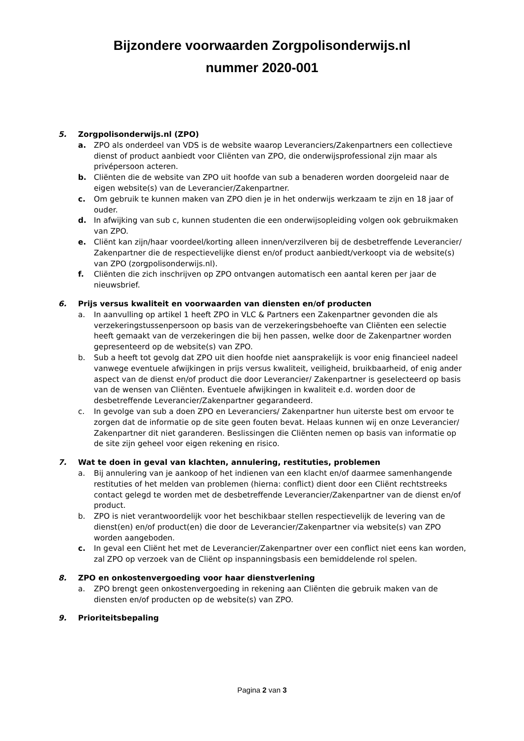Bijzondere voorwaarden Zorgpolisonderwijs.nl
nummer 2020-001
5. Zorgpolisonderwijs.nl (ZPO)
a. ZPO als onderdeel van VDS is de website waarop Leveranciers/Zakenpartners een collectieve dienst of product aanbiedt voor Cliënten van ZPO, die onderwijsprofessional zijn maar als privépersoon acteren.
b. Cliënten die de website van ZPO uit hoofde van sub a benaderen worden doorgeleid naar de eigen website(s) van de Leverancier/Zakenpartner.
c. Om gebruik te kunnen maken van ZPO dien je in het onderwijs werkzaam te zijn en 18 jaar of ouder.
d. In afwijking van sub c, kunnen studenten die een onderwijsopleiding volgen ook gebruikmaken van ZPO.
e. Cliënt kan zijn/haar voordeel/korting alleen innen/verzilveren bij de desbetreffende Leverancier/ Zakenpartner die de respectievelijke dienst en/of product aanbiedt/verkoopt via de website(s) van ZPO (zorgpolisonderwijs.nl).
f. Cliënten die zich inschrijven op ZPO ontvangen automatisch een aantal keren per jaar de nieuwsbrief.
6. Prijs versus kwaliteit en voorwaarden van diensten en/of producten
a. In aanvulling op artikel 1 heeft ZPO in VLC & Partners een Zakenpartner gevonden die als verzekeringstussenpersoon op basis van de verzekeringsbehoefte van Cliënten een selectie heeft gemaakt van de verzekeringen die bij hen passen, welke door de Zakenpartner worden gepresenteerd op de website(s) van ZPO.
b. Sub a heeft tot gevolg dat ZPO uit dien hoofde niet aansprakelijk is voor enig financieel nadeel vanwege eventuele afwijkingen in prijs versus kwaliteit, veiligheid, bruikbaarheid, of enig ander aspect van de dienst en/of product die door Leverancier/ Zakenpartner is geselecteerd op basis van de wensen van Cliënten. Eventuele afwijkingen in kwaliteit e.d. worden door de desbetreffende Leverancier/Zakenpartner gegarandeerd.
c. In gevolge van sub a doen ZPO en Leveranciers/ Zakenpartner hun uiterste best om ervoor te zorgen dat de informatie op de site geen fouten bevat. Helaas kunnen wij en onze Leverancier/ Zakenpartner dit niet garanderen. Beslissingen die Cliënten nemen op basis van informatie op de site zijn geheel voor eigen rekening en risico.
7. Wat te doen in geval van klachten, annulering, restituties, problemen
a. Bij annulering van je aankoop of het indienen van een klacht en/of daarmee samenhangende restituties of het melden van problemen (hierna: conflict) dient door een Cliënt rechtstreeks contact gelegd te worden met de desbetreffende Leverancier/Zakenpartner van de dienst en/of product.
b. ZPO is niet verantwoordelijk voor het beschikbaar stellen respectievelijk de levering van de dienst(en) en/of product(en) die door de Leverancier/Zakenpartner via website(s) van ZPO worden aangeboden.
c. In geval een Cliënt het met de Leverancier/Zakenpartner over een conflict niet eens kan worden, zal ZPO op verzoek van de Cliënt op inspanningsbasis een bemiddelende rol spelen.
8. ZPO en onkostenvergoeding voor haar dienstverlening
a. ZPO brengt geen onkostenvergoeding in rekening aan Cliënten die gebruik maken van de diensten en/of producten op de website(s) van ZPO.
9. Prioriteitsbepaling
Pagina 2 van 3